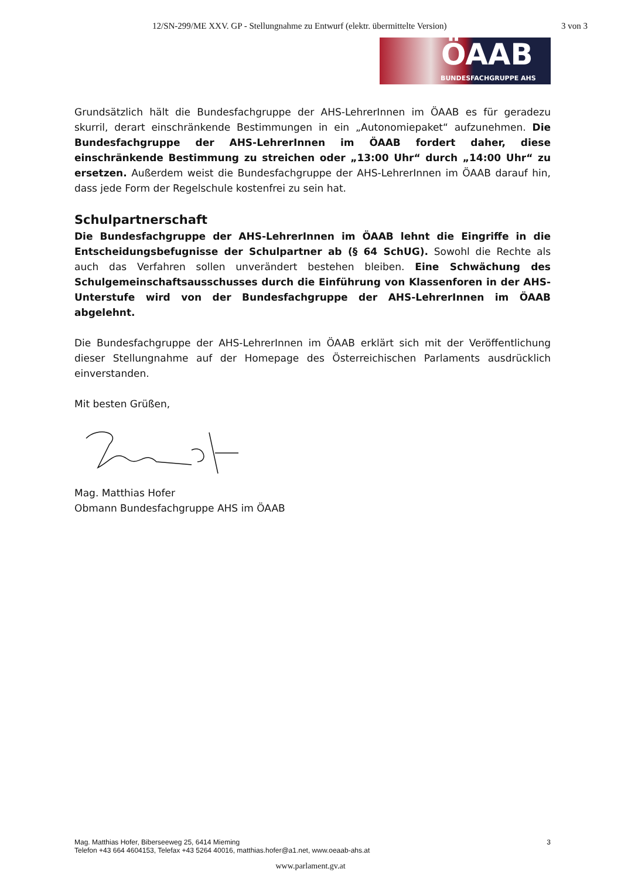12/SN-299/ME XXV. GP - Stellungnahme zu Entwurf (elektr. übermittelte Version) 3 von 3
ÖAAB
BUNDESFACHGRUPPE AHS
Grundsätzlich hält die Bundesfachgruppe der AHS-LehrerInnen im ÖAAB es für geradezu skurril, derart einschränkende Bestimmungen in ein „Autonomiepaket“ aufzunehmen. Die Bundesfachgruppe der AHS-LehrerInnen im ÖAAB fordert daher, diese einschränkende Bestimmung zu streichen oder „13:00 Uhr“ durch „14:00 Uhr“ zu ersetzen. Außerdem weist die Bundesfachgruppe der AHS-LehrerInnen im ÖAAB darauf hin, dass jede Form der Regelschule kostenfrei zu sein hat.
Schulpartnerschaft
Die Bundesfachgruppe der AHS-LehrerInnen im ÖAAB lehnt die Eingriffe in die Entscheidungsbefugnisse der Schulpartner ab (§ 64 SchUG). Sowohl die Rechte als auch das Verfahren sollen unverändert bestehen bleiben. Eine Schwächung des Schulgemeinschaftsausschusses durch die Einführung von Klassenforen in der AHS-Unterstufe wird von der Bundesfachgruppe der AHS-LehrerInnen im ÖAAB abgelehnt.
Die Bundesfachgruppe der AHS-LehrerInnen im ÖAAB erklärt sich mit der Veröffentlichung dieser Stellungnahme auf der Homepage des Österreichischen Parlaments ausdrücklich einverstanden.
Mit besten Grüßen,
Mag. Matthias Hofer
Obmann Bundesfachgruppe AHS im ÖAAB
3 Mag. Matthias Hofer, Biberseeweg 25, 6414 Mieming
Telefon +43 664 4604153, Telefax +43 5264 40016, matthias.hofer@a1.net, www.oeaab-ahs.at
www.parlament.gv.at